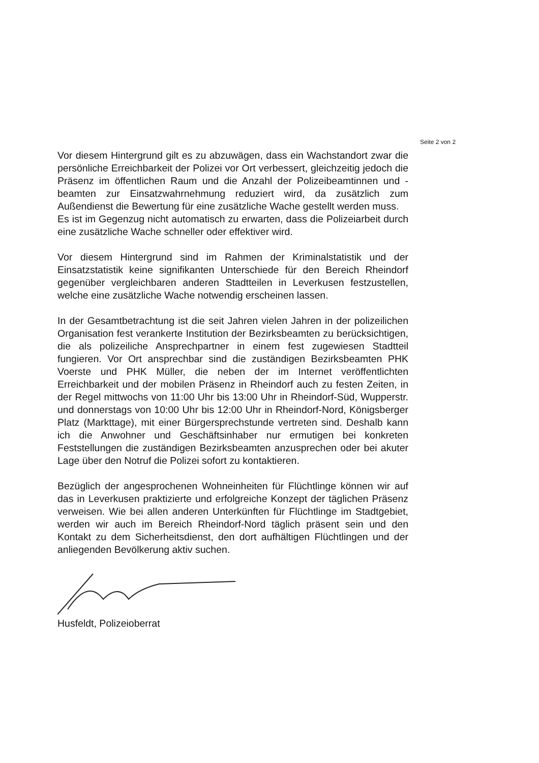Seite 2 von 2
Vor diesem Hintergrund gilt es zu abzuwägen, dass ein Wachstandort zwar die persönliche Erreichbarkeit der Polizei vor Ort verbessert, gleichzeitig jedoch die Präsenz im öffentlichen Raum und die Anzahl der Polizeibeamtinnen und -beamten zur Einsatzwahrnehmung reduziert wird, da zusätzlich zum Außendienst die Bewertung für eine zusätzliche Wache gestellt werden muss.
Es ist im Gegenzug nicht automatisch zu erwarten, dass die Polizeiarbeit durch eine zusätzliche Wache schneller oder effektiver wird.
Vor diesem Hintergrund sind im Rahmen der Kriminalstatistik und der Einsatzstatistik keine signifikanten Unterschiede für den Bereich Rheindorf gegenüber vergleichbaren anderen Stadtteilen in Leverkusen festzustellen, welche eine zusätzliche Wache notwendig erscheinen lassen.
In der Gesamtbetrachtung ist die seit Jahren vielen Jahren in der polizeilichen Organisation fest verankerte Institution der Bezirksbeamten zu berücksichtigen, die als polizeiliche Ansprechpartner in einem fest zugewiesen Stadtteil fungieren. Vor Ort ansprechbar sind die zuständigen Bezirksbeamten PHK Voerste und PHK Müller, die neben der im Internet veröffentlichten Erreichbarkeit und der mobilen Präsenz in Rheindorf auch zu festen Zeiten, in der Regel mittwochs von 11:00 Uhr bis 13:00 Uhr in Rheindorf-Süd, Wupperstr. und donnerstags von 10:00 Uhr bis 12:00 Uhr in Rheindorf-Nord, Königsberger Platz (Markttage), mit einer Bürgersprechstunde vertreten sind. Deshalb kann ich die Anwohner und Geschäftsinhaber nur ermutigen bei konkreten Feststellungen die zuständigen Bezirksbeamten anzusprechen oder bei akuter Lage über den Notruf die Polizei sofort zu kontaktieren.
Bezüglich der angesprochenen Wohneinheiten für Flüchtlinge können wir auf das in Leverkusen praktizierte und erfolgreiche Konzept der täglichen Präsenz verweisen. Wie bei allen anderen Unterkünften für Flüchtlinge im Stadtgebiet, werden wir auch im Bereich Rheindorf-Nord täglich präsent sein und den Kontakt zu dem Sicherheitsdienst, den dort aufhältigen Flüchtlingen und der anliegenden Bevölkerung aktiv suchen.
Husfeldt, Polizeioberrat